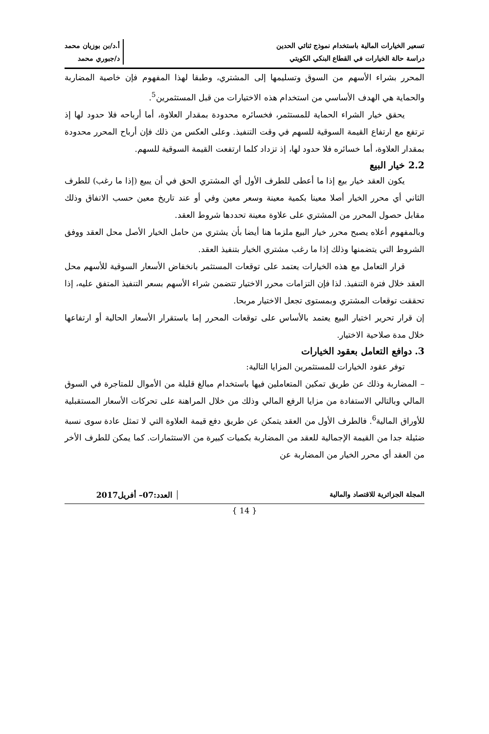تسعير الخيارات المالية باستخدام نموذج ثنائي الحدين
دراسة حالة الخيارات في القطاع البنكي الكويتي
أ.د/بن بوزيان محمد
د/جبوري محمد
المحرر بشراء الأسهم من السوق وتسليمها إلى المشتري، وطبقا لهذا المفهوم فإن خاصية المضاربة والحماية هي الهدف الأساسي من استخدام هذه الاختيارات من قبل المستثمرين<sup>5</sup>.
يحقق خيار الشراء الحماية للمستثمر، فخسائره محدودة بمقدار العلاوة، أما أرباحه فلا حدود لها إذ ترتفع مع ارتفاع القيمة السوقية للسهم في وقت التنفيذ. وعلى العكس من ذلك فإن أرباح المحرر محدودة بمقدار العلاوة، أما خسائره فلا حدود لها، إذ تزداد كلما ارتفعت القيمة السوقية للسهم.
2.2 خيار البيع
يكون العقد خيار بيع إذا ما أعطى للطرف الأول أي المشتري الحق في أن يبيع (إذا ما رغب) للطرف الثاني أي محرر الخيار أصلا معينا بكمية معينة وسعر معين وفي أو عند تاريخ معين حسب الاتفاق وذلك مقابل حصول المحرر من المشتري على علاوة معينة تحددها شروط العقد.
وبالمفهوم أعلاه يصبح محرر خيار البيع ملزما هنا أيضا بأن يشتري من حامل الخيار الأصل محل العقد ووفق الشروط التي يتضمنها وذلك إذا ما رغب مشتري الخيار بتنفيذ العقد.
قرار التعامل مع هذه الخيارات يعتمد على توقعات المستثمر بانخفاض الأسعار السوقية للأسهم محل العقد خلال فترة التنفيذ. لذا فإن التزامات محرر الاختيار تتضمن شراء الأسهم بسعر التنفيذ المتفق عليه، إذا تحققت توقعات المشتري وبمستوى تجعل الاختيار مربحا.
إن قرار تحرير اختيار البيع يعتمد بالأساس على توقعات المحرر إما باستقرار الأسعار الحالية أو ارتفاعها خلال مدة صلاحية الاختيار.
3. دوافع التعامل بعقود الخيارات
توفر عقود الخيارات للمستثمرين المزايا التالية:
– المضاربة وذلك عن طريق تمكين المتعاملين فيها باستخدام مبالغ قليلة من الأموال للمتاجرة في السوق المالي وبالتالي الاستفادة من مزايا الرفع المالي وذلك من خلال المراهنة على تحركات الأسعار المستقبلية للأوراق المالية<sup>6</sup>. فالطرف الأول من العقد يتمكن عن طريق دفع قيمة العلاوة التي لا تمثل عادة سوى نسبة ضئيلة جدا من القيمة الإجمالية للعقد من المضاربة بكميات كبيرة من الاستثمارات. كما يمكن للطرف الأخر من العقد أي محرر الخيار من المضاربة عن
المجلة الجزائرية للاقتصاد والمالية
العدد:07– أفريل2017
{ 14 }